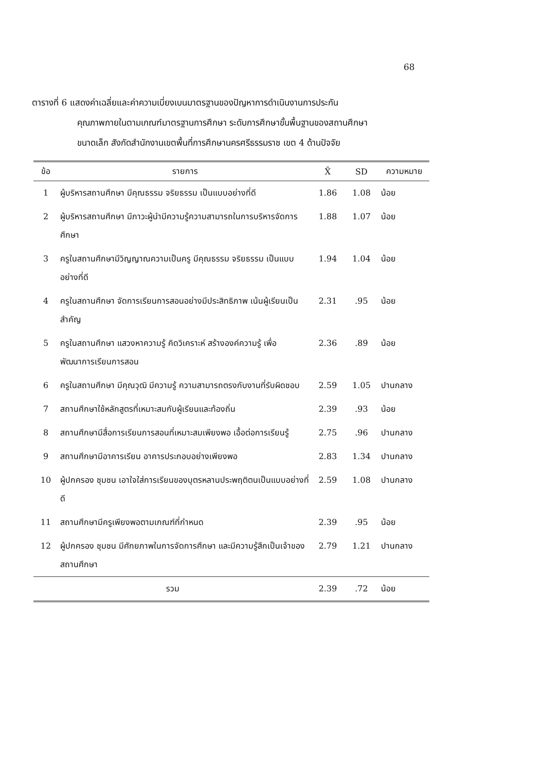68
ตารางที่ 6 แสดงค่าเฉลี่ยและค่าความเบี่ยงเบนมาตรฐานของปัญหาการดำเนินงานการประกัน
คุณภาพภายในตามเกณฑ์มาตรฐานการศึกษา ระดับการศึกษาขั้นพื้นฐานของสถานศึกษา
ขนาดเล็ก สังกัดสำนักงานเขตพื้นที่การศึกษานครศรีธรรมราช เขต 4 ด้านปัจจัย
| ข้อ | รายการ | X̄ | SD | ความหมาย |
| --- | --- | --- | --- | --- |
| 1 | ผู้บริหารสถานศึกษา มีคุณธรรม จริยธรรม เป็นแบบอย่างที่ดี | 1.86 | 1.08 | น้อย |
| 2 | ผู้บริหารสถานศึกษา มีภาวะผู้นำมีความรู้ความสามารถในการบริหารจัดการศึกษา | 1.88 | 1.07 | น้อย |
| 3 | ครูในสถานศึกษามีวิญญาณความเป็นครู มีคุณธรรม จริยธรรม เป็นแบบอย่างที่ดี | 1.94 | 1.04 | น้อย |
| 4 | ครูในสถานศึกษา จัดการเรียนการสอนอย่างมีประสิทธิภาพ เน้นผู้เรียนเป็นสำคัญ | 2.31 | .95 | น้อย |
| 5 | ครูในสถานศึกษา แสวงหาความรู้ คิดวิเคราะห์ สร้างองค์ความรู้ เพื่อพัฒนาการเรียนการสอน | 2.36 | .89 | น้อย |
| 6 | ครูในสถานศึกษา มีคุณวุฒิ มีความรู้ ความสามารถตรงกับงานที่รับผิดชอบ | 2.59 | 1.05 | ปานกลาง |
| 7 | สถานศึกษาใช้หลักสูตรที่เหมาะสมกับผู้เรียนและท้องถิ่น | 2.39 | .93 | น้อย |
| 8 | สถานศึกษามีสื่อการเรียนการสอนที่เหมาะสมเพียงพอ เอื้อต่อการเรียนรู้ | 2.75 | .96 | ปานกลาง |
| 9 | สถานศึกษามีอาคารเรียน อาคารประกอบอย่างเพียงพอ | 2.83 | 1.34 | ปานกลาง |
| 10 | ผู้ปกครอง ชุมชน เอาใจใส่การเรียนของบุตรหลานประพฤติตนเป็นแบบอย่างที่ดี | 2.59 | 1.08 | ปานกลาง |
| 11 | สถานศึกษามีครูเพียงพอตามเกณฑ์ที่กำหนด | 2.39 | .95 | น้อย |
| 12 | ผู้ปกครอง ชุมชน มีศักยภาพในการจัดการศึกษา และมีความรู้สึกเป็นเจ้าของสถานศึกษา | 2.79 | 1.21 | ปานกลาง |
| รวม | | 2.39 | .72 | น้อย |